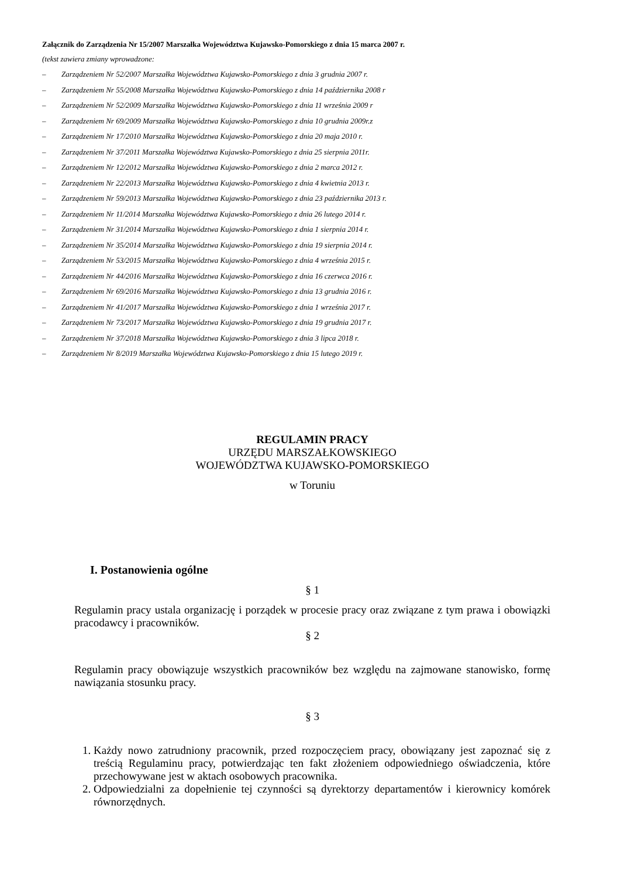Załącznik do Zarządzenia Nr 15/2007 Marszałka Województwa Kujawsko-Pomorskiego z dnia 15 marca 2007 r.
(tekst zawiera zmiany wprowadzone:
– Zarządzeniem Nr 52/2007 Marszałka Województwa Kujawsko-Pomorskiego z dnia 3 grudnia 2007 r.
– Zarządzeniem Nr 55/2008 Marszałka Województwa Kujawsko-Pomorskiego z dnia 14 października 2008 r
– Zarządzeniem Nr 52/2009 Marszałka Województwa Kujawsko-Pomorskiego z dnia 11 września 2009 r
– Zarządzeniem Nr 69/2009 Marszałka Województwa Kujawsko-Pomorskiego z dnia 10 grudnia 2009r.z
– Zarządzeniem Nr 17/2010 Marszałka Województwa Kujawsko-Pomorskiego z dnia 20 maja 2010 r.
– Zarządzeniem Nr 37/2011 Marszałka Województwa Kujawsko-Pomorskiego z dnia 25 sierpnia 2011r.
– Zarządzeniem Nr 12/2012 Marszałka Województwa Kujawsko-Pomorskiego z dnia 2 marca 2012 r.
– Zarządzeniem Nr 22/2013 Marszałka Województwa Kujawsko-Pomorskiego z dnia 4 kwietnia 2013 r.
– Zarządzeniem Nr 59/2013 Marszałka Województwa Kujawsko-Pomorskiego z dnia 23 października 2013 r.
– Zarządzeniem Nr 11/2014 Marszałka Województwa Kujawsko-Pomorskiego z dnia 26 lutego 2014 r.
– Zarządzeniem Nr 31/2014 Marszałka Województwa Kujawsko-Pomorskiego z dnia 1 sierpnia 2014 r.
– Zarządzeniem Nr 35/2014 Marszałka Województwa Kujawsko-Pomorskiego z dnia 19 sierpnia 2014 r.
– Zarządzeniem Nr 53/2015 Marszałka Województwa Kujawsko-Pomorskiego z dnia 4 września 2015 r.
– Zarządzeniem Nr 44/2016 Marszałka Województwa Kujawsko-Pomorskiego z dnia 16 czerwca 2016 r.
– Zarządzeniem Nr 69/2016 Marszałka Województwa Kujawsko-Pomorskiego z dnia 13 grudnia 2016 r.
– Zarządzeniem Nr 41/2017 Marszałka Województwa Kujawsko-Pomorskiego z dnia 1 września 2017 r.
– Zarządzeniem Nr 73/2017 Marszałka Województwa Kujawsko-Pomorskiego z dnia 19 grudnia 2017 r.
– Zarządzeniem Nr 37/2018 Marszałka Województwa Kujawsko-Pomorskiego z dnia 3 lipca 2018 r.
– Zarządzeniem Nr 8/2019 Marszałka Województwa Kujawsko-Pomorskiego z dnia 15 lutego 2019 r.
REGULAMIN PRACY
URZĘDU MARSZAŁKOWSKIEGO
WOJEWÓDZTWA KUJAWSKO-POMORSKIEGO
w Toruniu
I. Postanowienia ogólne
§ 1
Regulamin pracy ustala organizację i porządek w procesie pracy oraz związane z tym prawa i obowiązki pracodawcy i pracowników.
§ 2
Regulamin pracy obowiązuje wszystkich pracowników bez względu na zajmowane stanowisko, formę nawiązania stosunku pracy.
§ 3
1. Każdy nowo zatrudniony pracownik, przed rozpoczęciem pracy, obowiązany jest zapoznać się z treścią Regulaminu pracy, potwierdzając ten fakt złożeniem odpowiedniego oświadczenia, które przechowywane jest w aktach osobowych pracownika.
2. Odpowiedzialni za dopełnienie tej czynności są dyrektorzy departamentów i kierownicy komórek równorzędnych.